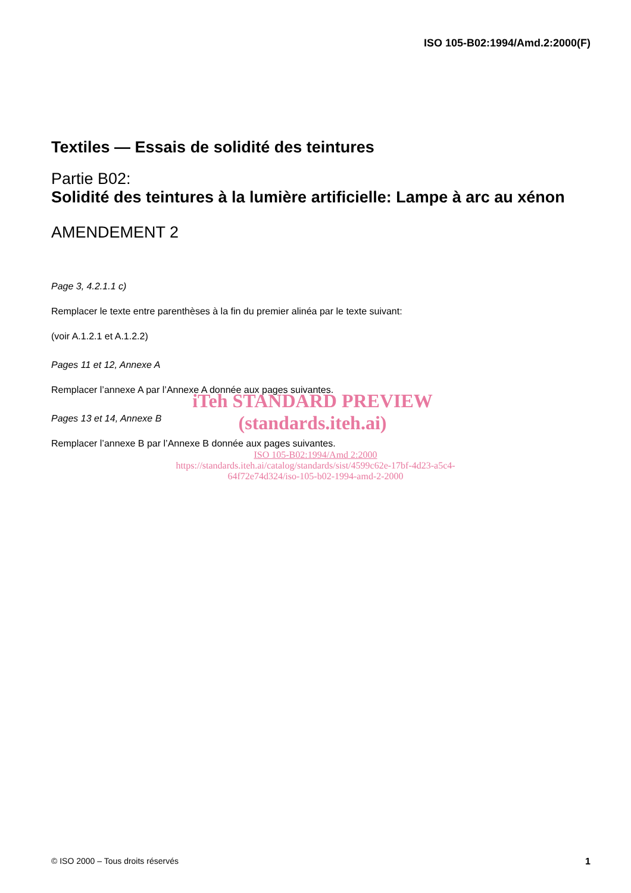ISO 105-B02:1994/Amd.2:2000(F)
Textiles — Essais de solidité des teintures
Partie B02:
Solidité des teintures à la lumière artificielle: Lampe à arc au xénon
AMENDEMENT 2
Page 3, 4.2.1.1 c)
Remplacer le texte entre parenthèses à la fin du premier alinéa par le texte suivant:
(voir A.1.2.1 et A.1.2.2)
Pages 11 et 12, Annexe A
Remplacer l’annexe A par l’Annexe A donnée aux pages suivantes.
Pages 13 et 14, Annexe B
Remplacer l’annexe B par l’Annexe B donnée aux pages suivantes.
iTeh STANDARD PREVIEW
(standards.iteh.ai)
ISO 105-B02:1994/Amd 2:2000
https://standards.iteh.ai/catalog/standards/sist/4599c62e-17bf-4d23-a5c4-
64f72e74d324/iso-105-b02-1994-amd-2-2000
© ISO 2000 – Tous droits réservés 1